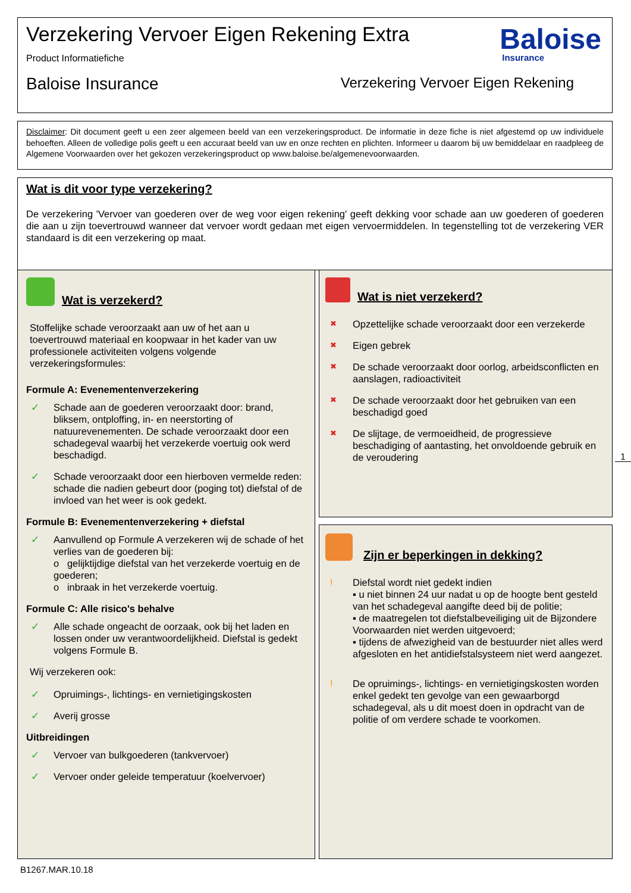Verzekering Vervoer Eigen Rekening Extra
Product Informatiefiche
Baloise Insurance Verzekering Vervoer Eigen Rekening
Baloise
Insurance
Disclaimer: Dit document geeft u een zeer algemeen beeld van een verzekeringsproduct. De informatie in deze fiche is niet afgestemd op uw individuele behoeften. Alleen de volledige polis geeft u een accuraat beeld van uw en onze rechten en plichten. Informeer u daarom bij uw bemiddelaar en raadpleeg de Algemene Voorwaarden over het gekozen verzekeringsproduct op www.baloise.be/algemenevoorwaarden.
Wat is dit voor type verzekering?
De verzekering 'Vervoer van goederen over de weg voor eigen rekening' geeft dekking voor schade aan uw goederen of goederen die aan u zijn toevertrouwd wanneer dat vervoer wordt gedaan met eigen vervoermiddelen. In tegenstelling tot de verzekering VER standaard is dit een verzekering op maat.
Wat is verzekerd?
Stoffelijke schade veroorzaakt aan uw of het aan u toevertrouwd materiaal en koopwaar in het kader van uw professionele activiteiten volgens volgende verzekeringsformules:
Formule A: Evenementenverzekering
✓ Schade aan de goederen veroorzaakt door: brand, bliksem, ontploffing, in- en neerstorting of natuurevenementen. De schade veroorzaakt door een schadegeval waarbij het verzekerde voertuig ook werd beschadigd.
✓ Schade veroorzaakt door een hierboven vermelde reden: schade die nadien gebeurt door (poging tot) diefstal of de invloed van het weer is ook gedekt.
Formule B: Evenementenverzekering + diefstal
✓ Aanvullend op Formule A verzekeren wij de schade of het verlies van de goederen bij:
o gelijktijdige diefstal van het verzekerde voertuig en de goederen;
o inbraak in het verzekerde voertuig.
Formule C: Alle risico's behalve
✓ Alle schade ongeacht de oorzaak, ook bij het laden en lossen onder uw verantwoordelijkheid. Diefstal is gedekt volgens Formule B.
Wij verzekeren ook:
✓ Opruimings-, lichtings- en vernietigingskosten
✓ Averij grosse
Uitbreidingen
✓ Vervoer van bulkgoederen (tankvervoer)
✓ Vervoer onder geleide temperatuur (koelvervoer)
Wat is niet verzekerd?
✖ Opzettelijke schade veroorzaakt door een verzekerde
✖ Eigen gebrek
✖ De schade veroorzaakt door oorlog, arbeidsconflicten en aanslagen, radioactiviteit
✖ De schade veroorzaakt door het gebruiken van een beschadigd goed
✖ De slijtage, de vermoeidheid, de progressieve beschadiging of aantasting, het onvoldoende gebruik en de veroudering
1
Zijn er beperkingen in dekking?
! Diefstal wordt niet gedekt indien
▪ u niet binnen 24 uur nadat u op de hoogte bent gesteld van het schadegeval aangifte deed bij de politie;
▪ de maatregelen tot diefstalbeveiliging uit de Bijzondere Voorwaarden niet werden uitgevoerd;
▪ tijdens de afwezigheid van de bestuurder niet alles werd afgesloten en het antidiefstalsysteem niet werd aangezet.
! De opruimings-, lichtings- en vernietigingskosten worden enkel gedekt ten gevolge van een gewaarborgd schadegeval, als u dit moest doen in opdracht van de politie of om verdere schade te voorkomen.
B1267.MAR.10.18